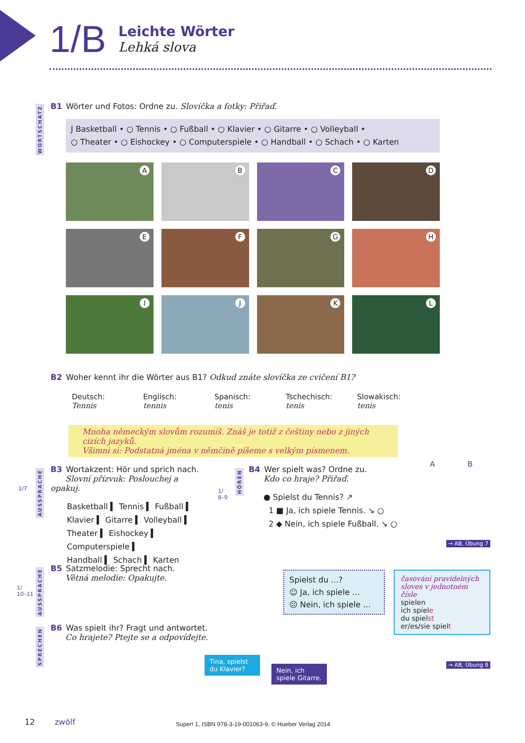1/B
Leichte Wörter
Lehká slova
WORTSCHATZ
B1 Wörter und Fotos: Ordne zu. Slovíčka a fotky: Přiřaď.
J Basketball • ○ Tennis • ○ Fußball • ○ Klavier • ○ Gitarre • ○ Volleyball •
○ Theater • ○ Eishockey • ○ Computerspiele • ○ Handball • ○ Schach • ○ Karten
A
B
C
D
E
F
G
H
I
J
K
L
B2 Woher kennt ihr die Wörter aus B1? Odkud znáte slovíčka ze cvičení B1?
Deutsch:
Tennis
Englisch:
tennis
Spanisch:
tenis
Tschechisch:
tenis
Slowakisch:
tenis
Mnoha německým slovům rozumíš. Znáš je totiž z češtiny nebo z jiných cizích jazyků.
Všimni si: Podstatná jména v němčině píšeme s velkým písmenem.
1/7
AUSSPRACHE
B3 Wortakzent: Hör und sprich nach.
Slovní přízvuk: Poslouchej a opakuj.
Basketball ▍ Tennis ▍ Fußball ▍
Klavier ▍ Gitarre ▍ Volleyball ▍
Theater ▍ Eishockey ▍ Computerspiele ▍
Handball ▍ Schach ▍ Karten
1/
8–9
HÖREN
B4 Wer spielt was? Ordne zu.
Kdo co hraje? Přiřaď.
● Spielst du Tennis? ↗
1 ■ Ja, ich spiele Tennis. ↘ ○
2 ◆ Nein, ich spiele Fußball. ↘ ○
A B
→ AB, Übung 7
1/
10–11
AUSSPRACHE
B5 Satzmelodie: Sprecht nach.
Větná melodie: Opakujte.
Spielst du ...?
☺ Ja, ich spiele ...
☹ Nein, ich spiele ...
časování pravidelných sloves v jednotném čísle
spielen
ich spiele
du spielst
er/es/sie spielt
SPRECHEN
B6 Was spielt ihr? Fragt und antwortet.
Co hrajete? Ptejte se a odpovídejte.
Tina, spielst du Klavier?
Nein, ich spiele Gitarre.
→ AB, Übung 8
12 zwölf
Super! 1, ISBN 978-3-19-001063-9, © Hueber Verlag 2014